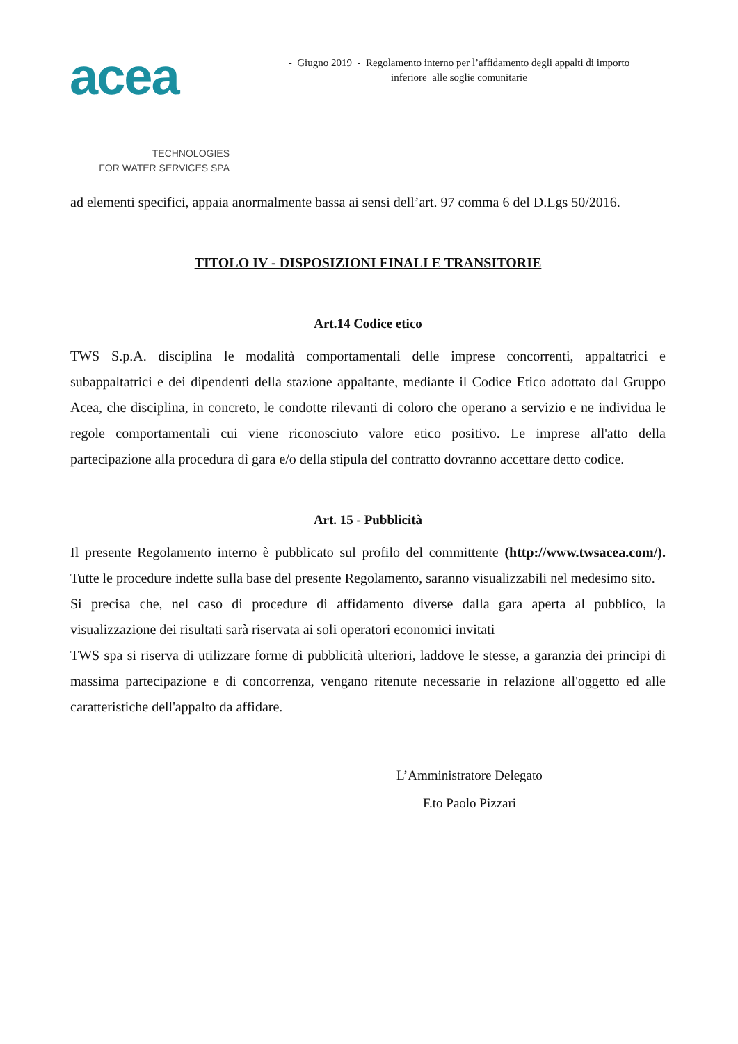acea
TECHNOLOGIES
FOR WATER SERVICES SPA
- Giugno 2019 - Regolamento interno per l’affidamento degli appalti di importo
inferiore alle soglie comunitarie
ad elementi specifici, appaia anormalmente bassa ai sensi dell’art. 97 comma 6 del D.Lgs 50/2016.
TITOLO IV - DISPOSIZIONI FINALI E TRANSITORIE
Art.14 Codice etico
TWS S.p.A. disciplina le modalità comportamentali delle imprese concorrenti, appaltatrici e subappaltatrici e dei dipendenti della stazione appaltante, mediante il Codice Etico adottato dal Gruppo Acea, che disciplina, in concreto, le condotte rilevanti di coloro che operano a servizio e ne individua le regole comportamentali cui viene riconosciuto valore etico positivo. Le imprese all'atto della partecipazione alla procedura dì gara e/o della stipula del contratto dovranno accettare detto codice.
Art. 15 - Pubblicità
Il presente Regolamento interno è pubblicato sul profilo del committente (http://www.twsacea.com/). Tutte le procedure indette sulla base del presente Regolamento, saranno visualizzabili nel medesimo sito.
Si precisa che, nel caso di procedure di affidamento diverse dalla gara aperta al pubblico, la visualizzazione dei risultati sarà riservata ai soli operatori economici invitati
TWS spa si riserva di utilizzare forme di pubblicità ulteriori, laddove le stesse, a garanzia dei principi di massima partecipazione e di concorrenza, vengano ritenute necessarie in relazione all'oggetto ed alle caratteristiche dell'appalto da affidare.
L’Amministratore Delegato
F.to Paolo Pizzari